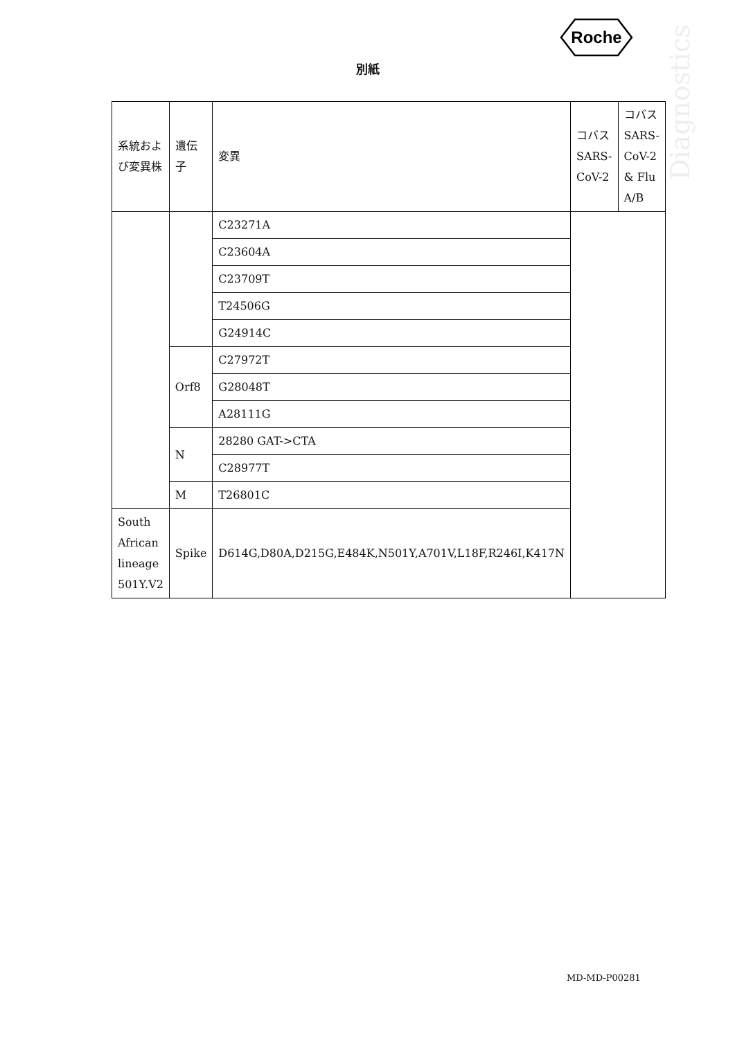Roche
Diagnostics
別紙
| 系統および変異株 | 遺伝子 | 変異 | コバス SARS-CoV-2 | コバスSARS-CoV-2 & Flu A/B |
| --- | --- | --- | --- | --- |
| | | C23271A | | |
| | | C23604A | | |
| | | C23709T | | |
| | | T24506G | | |
| | | G24914C | | |
| | Orf8 | C27972T | | |
| | | G28048T | | |
| | | A28111G | | |
| | N | 28280 GAT->CTA | | |
| | | C28977T | | |
| | M | T26801C | | |
| South African lineage 501Y.V2 | Spike | D614G,D80A,D215G,E484K,N501Y,A701V,L18F,R246I,K417N | | |
MD-MD-P00281